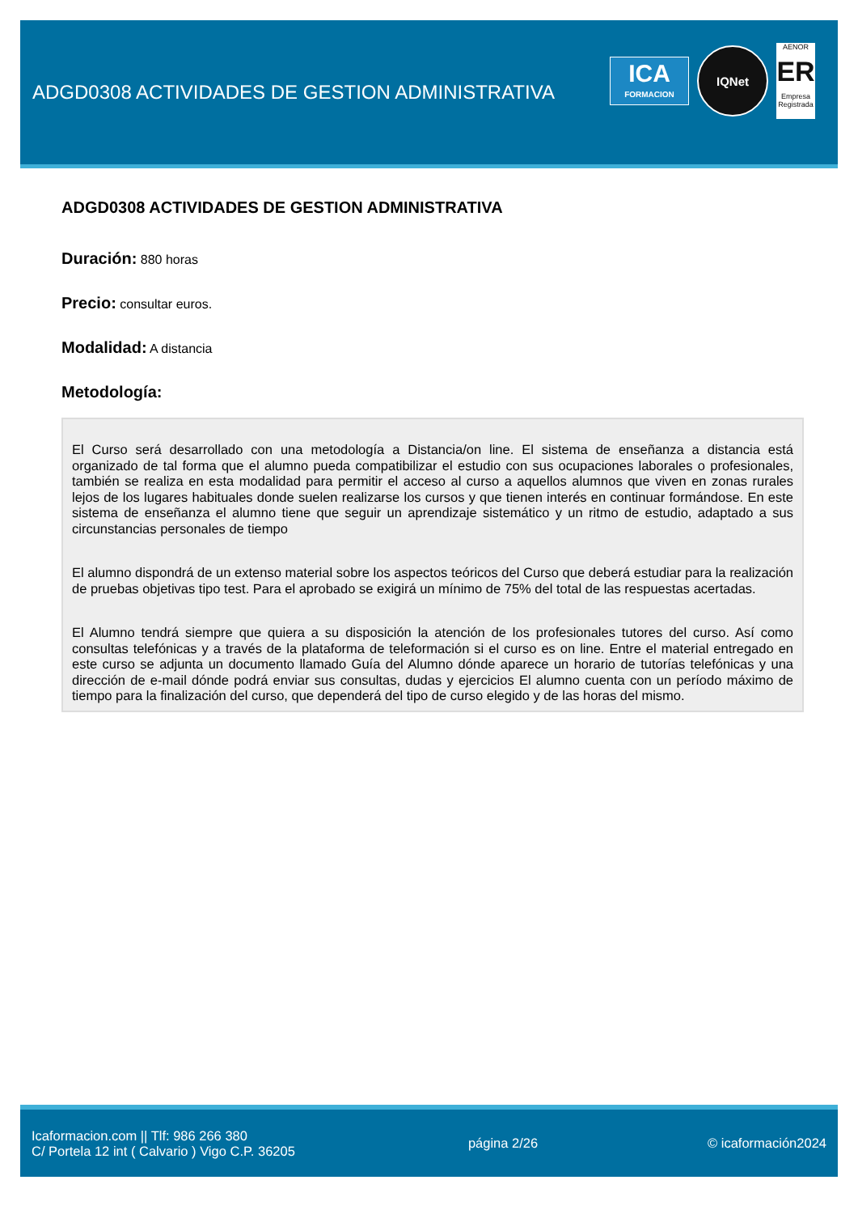ADGD0308 ACTIVIDADES DE GESTION ADMINISTRATIVA
ICA
FORMACION
IQNet
AENOR
ER
Empresa Registrada
ADGD0308 ACTIVIDADES DE GESTION ADMINISTRATIVA
Duración: 880 horas
Precio: consultar euros.
Modalidad: A distancia
Metodología:
El Curso será desarrollado con una metodología a Distancia/on line. El sistema de enseñanza a distancia está organizado de tal forma que el alumno pueda compatibilizar el estudio con sus ocupaciones laborales o profesionales, también se realiza en esta modalidad para permitir el acceso al curso a aquellos alumnos que viven en zonas rurales lejos de los lugares habituales donde suelen realizarse los cursos y que tienen interés en continuar formándose. En este sistema de enseñanza el alumno tiene que seguir un aprendizaje sistemático y un ritmo de estudio, adaptado a sus circunstancias personales de tiempo
El alumno dispondrá de un extenso material sobre los aspectos teóricos del Curso que deberá estudiar para la realización de pruebas objetivas tipo test. Para el aprobado se exigirá un mínimo de 75% del total de las respuestas acertadas.
El Alumno tendrá siempre que quiera a su disposición la atención de los profesionales tutores del curso. Así como consultas telefónicas y a través de la plataforma de teleformación si el curso es on line. Entre el material entregado en este curso se adjunta un documento llamado Guía del Alumno dónde aparece un horario de tutorías telefónicas y una dirección de e-mail dónde podrá enviar sus consultas, dudas y ejercicios El alumno cuenta con un período máximo de tiempo para la finalización del curso, que dependerá del tipo de curso elegido y de las horas del mismo.
Icaformacion.com || Tlf: 986 266 380
C/ Portela 12 int ( Calvario ) Vigo C.P. 36205
página 2/26 © icaformación2024